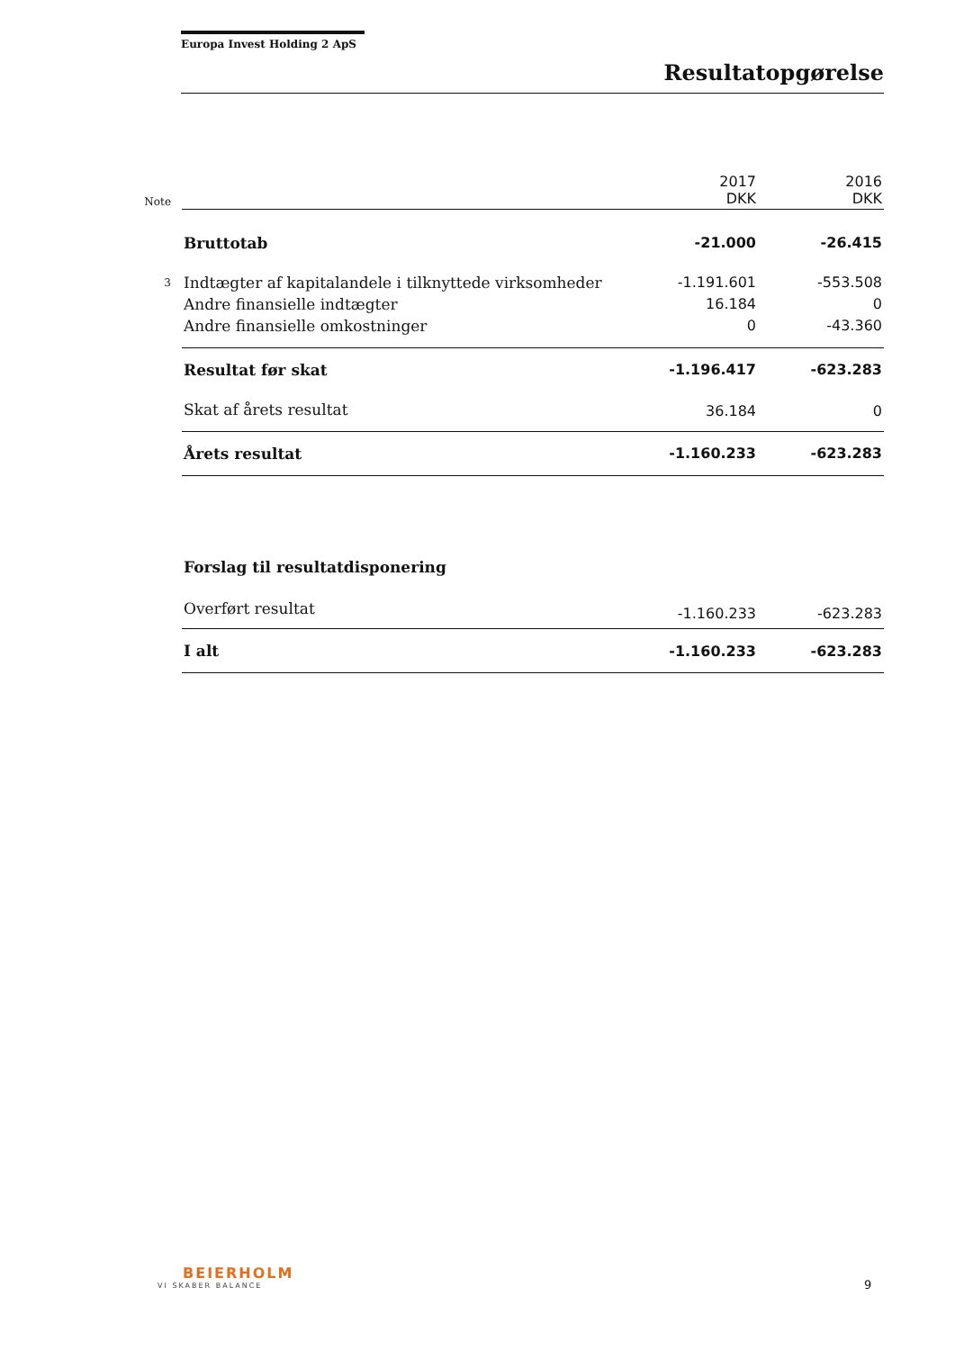Europa Invest Holding 2 ApS
Resultatopgørelse
| Note | | 2017 DKK | 2016 DKK |
| --- | --- | --- | --- |
| | Bruttotab | -21.000 | -26.415 |
| 3 | Indtægter af kapitalandele i tilknyttede virksomheder | -1.191.601 | -553.508 |
| | Andre finansielle indtægter | 16.184 | 0 |
| | Andre finansielle omkostninger | 0 | -43.360 |
| | Resultat før skat | -1.196.417 | -623.283 |
| | Skat af årets resultat | 36.184 | 0 |
| | Årets resultat | -1.160.233 | -623.283 |
| | Forslag til resultatdisponering | | |
| | Overført resultat | -1.160.233 | -623.283 |
| | I alt | -1.160.233 | -623.283 |
BEIERHOLM
VI SKABER BALANCE
9